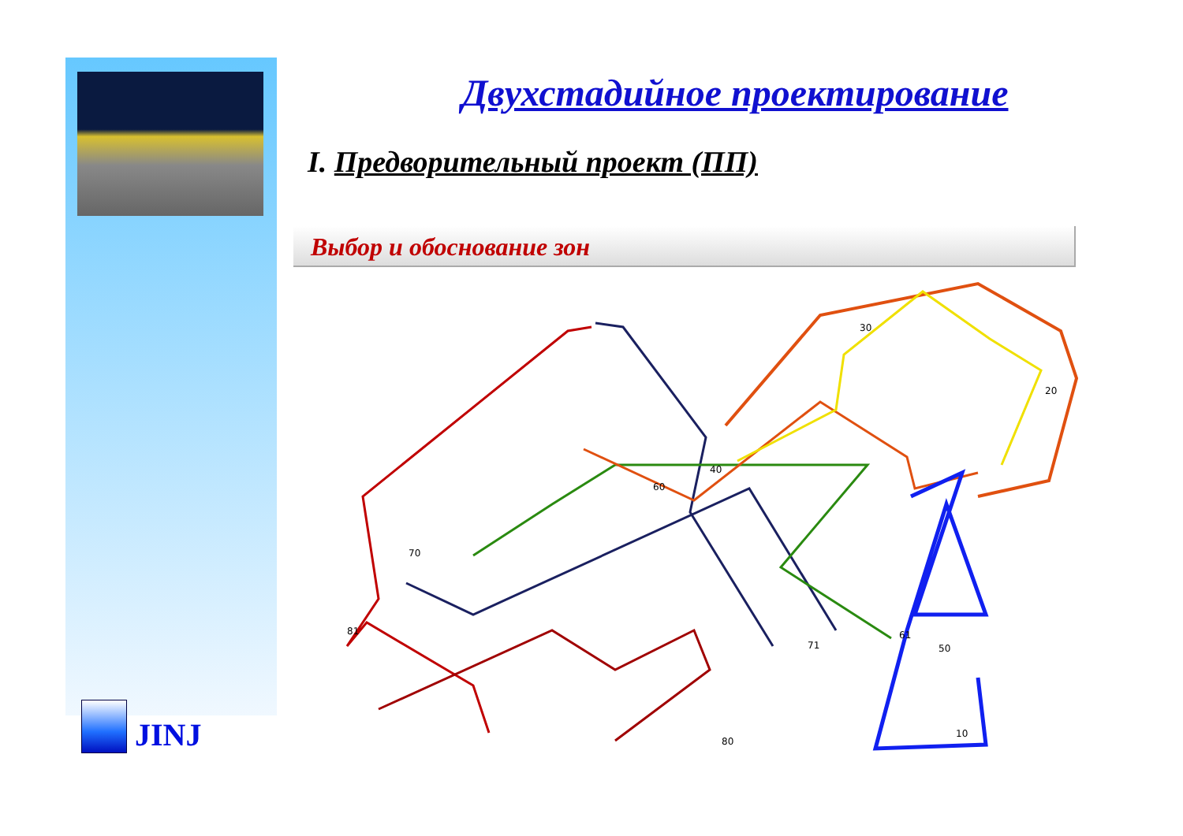JINJ
Двухстадийное проектирование
I. Предворительный проект (ПП)
Выбор и обоснование зон
30
20
40
60
70
81
61
50
71
80
10